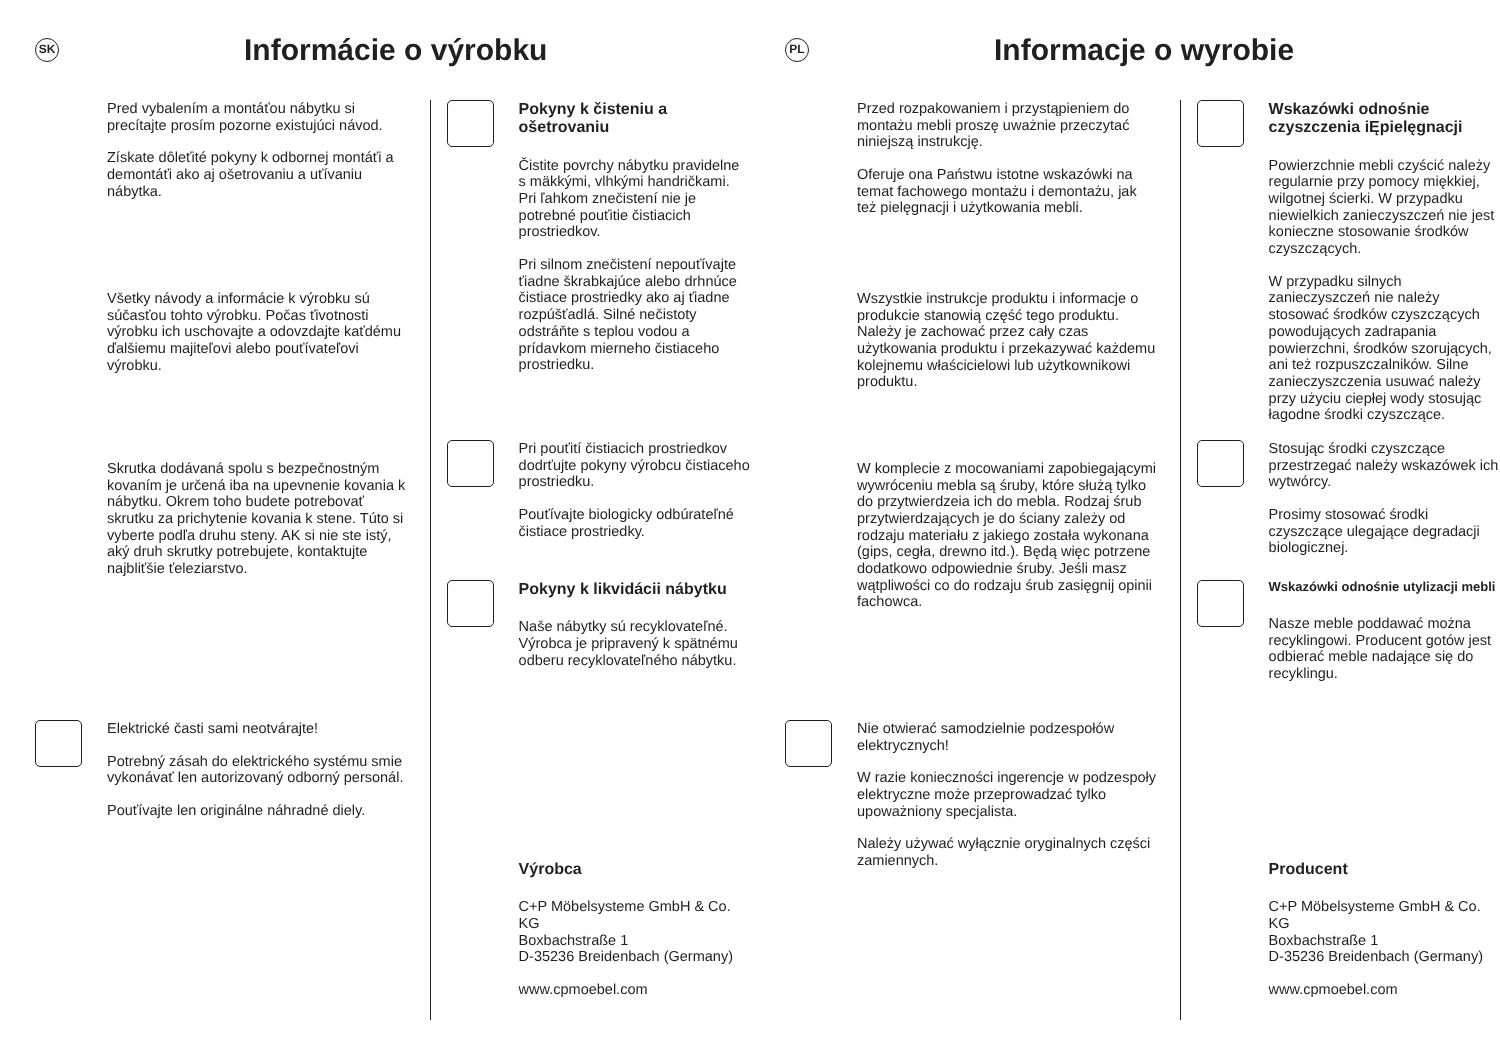SK
Informácie o výrobku
Pred vybalením a montáťou nábytku si precítajte prosím pozorne existujúci návod.
Získate dôleťité pokyny k odbornej montáťi a demontáťi ako aj ošetrovaniu a uťívaniu nábytka.
Všetky návody a informácie k výrobku sú súčasťou tohto výrobku. Počas ťivotnosti výrobku ich uschovajte a odovzdajte kaťdému ďalšiemu majiteľovi alebo pouťívateľovi výrobku.
Skrutka dodávaná spolu s bezpečnostným kovaním je určená iba na upevnenie kovania k nábytku. Okrem toho budete potrebovať skrutku za prichytenie kovania k stene. Túto si vyberte podľa druhu steny. AK si nie ste istý, aký druh skrutky potrebujete, kontaktujte najbliťšie ťeleziarstvo.
Elektrické časti sami neotvárajte!
Potrebný zásah do elektrického systému smie vykonávať len autorizovaný odborný personál.
Pouťívajte len originálne náhradné diely.
Pokyny k čisteniu a ošetrovaniu
Čistite povrchy nábytku pravidelne s mäkkými, vlhkými handričkami. Pri ľahkom znečistení nie je potrebné pouťitie čistiacich prostriedkov.
Pri silnom znečistení nepouťívajte ťiadne škrabkajúce alebo drhnúce čistiace prostriedky ako aj ťiadne rozpúšťadlá. Silné nečistoty odstráňte s teplou vodou a prídavkom mierneho čistiaceho prostriedku.
Pri pouťití čistiacich prostriedkov dodrťujte pokyny výrobcu čistiaceho prostriedku.
Pouťívajte biologicky odbúrateľné čistiace prostriedky.
Pokyny k likvidácii nábytku
Naše nábytky sú recyklovateľné. Výrobca je pripravený k spätnému odberu recyklovateľného nábytku.
Výrobca
C+P Möbelsysteme GmbH & Co. KG
Boxbachstraße 1
D-35236 Breidenbach (Germany)
www.cpmoebel.com
PL
Informacje o wyrobie
Przed rozpakowaniem i przystąpieniem do montażu mebli proszę uważnie przeczytać niniejszą instrukcję.
Oferuje ona Państwu istotne wskazówki na temat fachowego montażu i demontażu, jak też pielęgnacji i użytkowania mebli.
Wszystkie instrukcje produktu i informacje o produkcie stanowią część tego produktu. Należy je zachować przez cały czas użytkowania produktu i przekazywać każdemu kolejnemu właścicielowi lub użytkownikowi produktu.
W komplecie z mocowaniami zapobiegającymi wywróceniu mebla są śruby, które służą tylko do przytwierdzeia ich do mebla. Rodzaj śrub przytwierdzających je do ściany zależy od rodzaju materiału z jakiego została wykonana (gips, cegła, drewno itd.). Będą więc potrzene dodatkowo odpowiednie śruby. Jeśli masz wątpliwości co do rodzaju śrub zasięgnij opinii fachowca.
Nie otwierać samodzielnie podzespołów elektrycznych!
W razie konieczności ingerencje w podzespoły elektryczne może przeprowadzać tylko upoważniony specjalista.
Należy używać wyłącznie oryginalnych części zamiennych.
Wskazówki odnośnie czyszczenia iĘpielęgnacji
Powierzchnie mebli czyścić należy regularnie przy pomocy miękkiej, wilgotnej ścierki. W przypadku niewielkich zanieczyszczeń nie jest konieczne stosowanie środków czyszczących.
W przypadku silnych zanieczyszczeń nie należy stosować środków czyszczących powodujących zadrapania powierzchni, środków szorujących, ani też rozpuszczalników. Silne zanieczyszczenia usuwać należy przy użyciu ciepłej wody stosując łagodne środki czyszczące.
Stosując środki czyszczące przestrzegać należy wskazówek ich wytwórcy.
Prosimy stosować środki czyszczące ulegające degradacji biologicznej.
Wskazówki odnośnie utylizacji mebli
Nasze meble poddawać można recyklingowi. Producent gotów jest odbierać meble nadające się do recyklingu.
Producent
C+P Möbelsysteme GmbH & Co. KG
Boxbachstraße 1
D-35236 Breidenbach (Germany)
www.cpmoebel.com